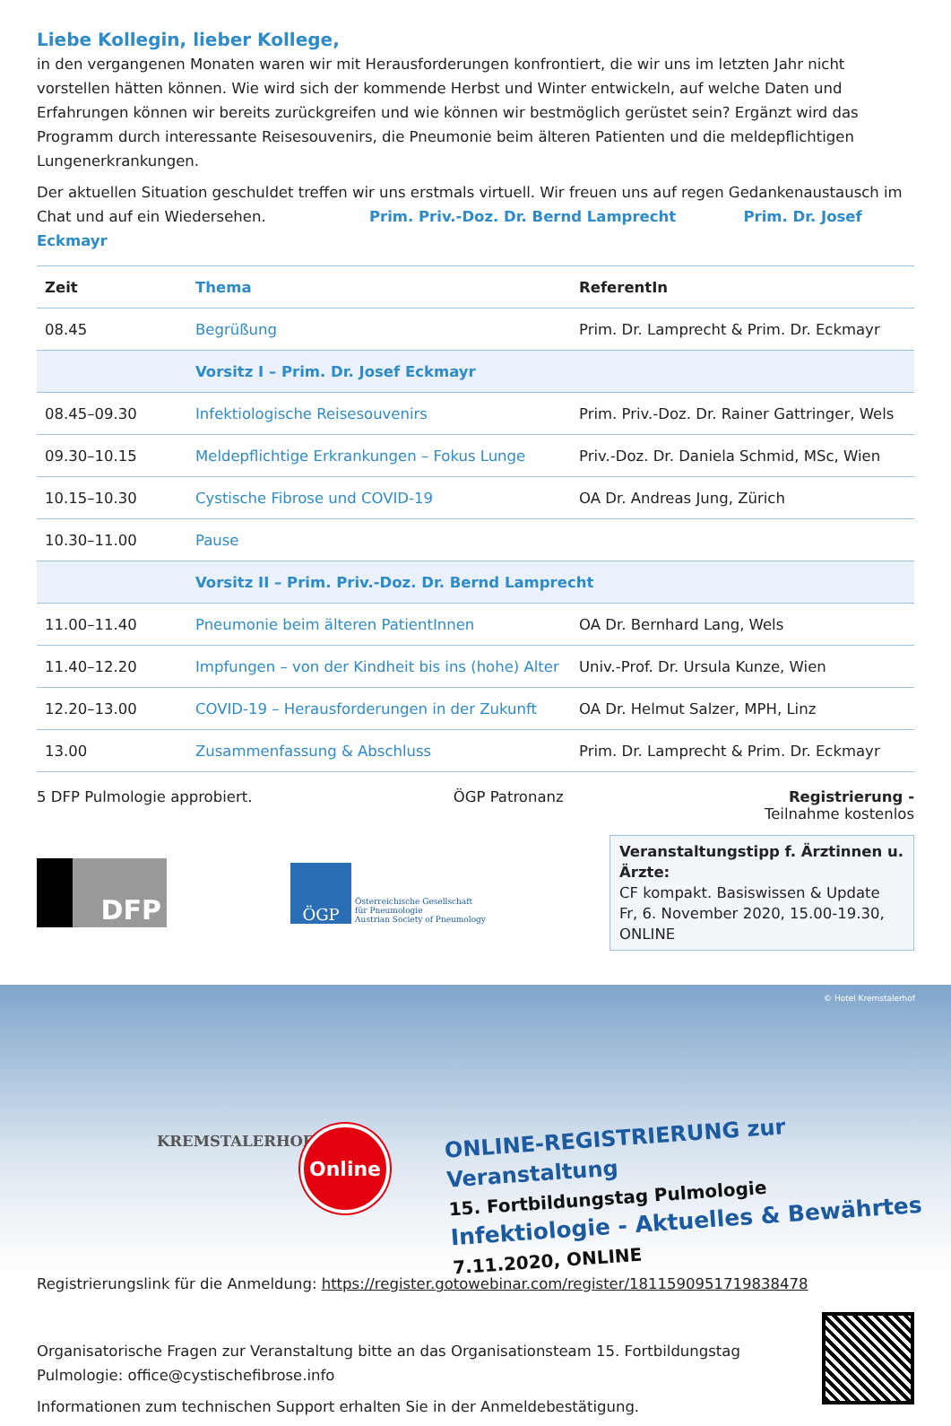Liebe Kollegin, lieber Kollege,
in den vergangenen Monaten waren wir mit Herausforderungen konfrontiert, die wir uns im letzten Jahr nicht vorstellen hätten können. Wie wird sich der kommende Herbst und Winter entwickeln, auf welche Daten und Erfahrungen können wir bereits zurückgreifen und wie können wir bestmöglich gerüstet sein? Ergänzt wird das Programm durch interessante Reisesouvenirs, die Pneumonie beim älteren Patienten und die meldepflichtigen Lungenerkrankungen.
Der aktuellen Situation geschuldet treffen wir uns erstmals virtuell. Wir freuen uns auf regen Gedankenaustausch im Chat und auf ein Wiedersehen. Prim. Priv.-Doz. Dr. Bernd Lamprecht Prim. Dr. Josef Eckmayr
| Zeit | Thema | ReferentIn |
| --- | --- | --- |
| 08.45 | Begrüßung | Prim. Dr. Lamprecht & Prim. Dr. Eckmayr |
| | Vorsitz I – Prim. Dr. Josef Eckmayr | |
| 08.45–09.30 | Infektiologische Reisesouvenirs | Prim. Priv.-Doz. Dr. Rainer Gattringer, Wels |
| 09.30–10.15 | Meldepflichtige Erkrankungen – Fokus Lunge | Priv.-Doz. Dr. Daniela Schmid, MSc, Wien |
| 10.15–10.30 | Cystische Fibrose und COVID-19 | OA Dr. Andreas Jung, Zürich |
| 10.30–11.00 | Pause | |
| | Vorsitz II – Prim. Priv.-Doz. Dr. Bernd Lamprecht | |
| 11.00–11.40 | Pneumonie beim älteren PatientInnen | OA Dr. Bernhard Lang, Wels |
| 11.40–12.20 | Impfungen – von der Kindheit bis ins (hohe) Alter | Univ.-Prof. Dr. Ursula Kunze, Wien |
| 12.20–13.00 | COVID-19 – Herausforderungen in der Zukunft | OA Dr. Helmut Salzer, MPH, Linz |
| 13.00 | Zusammenfassung & Abschluss | Prim. Dr. Lamprecht & Prim. Dr. Eckmayr |
5 DFP Pulmologie approbiert. ÖGP Patronanz Registrierung -
Teilnahme kostenlos
DFP
ÖGP
Österreichische Gesellschaft
für Pneumologie
Austrian Society of Pneumology
Veranstaltungstipp f. Ärztinnen u. Ärzte:
CF kompakt. Basiswissen & Update
Fr, 6. November 2020, 15.00-19.30, ONLINE
© Hotel Kremstalerhof
KREMSTALERHOF Online
ONLINE-REGISTRIERUNG zur Veranstaltung
15. Fortbildungstag Pulmologie
Infektiologie - Aktuelles & Bewährtes
7.11.2020, ONLINE
Registrierungslink für die Anmeldung: https://register.gotowebinar.com/register/1811590951719838478
Organisatorische Fragen zur Veranstaltung bitte an das Organisationsteam 15. Fortbildungstag Pulmologie: office@cystischefibrose.info
Informationen zum technischen Support erhalten Sie in der Anmeldebestätigung.